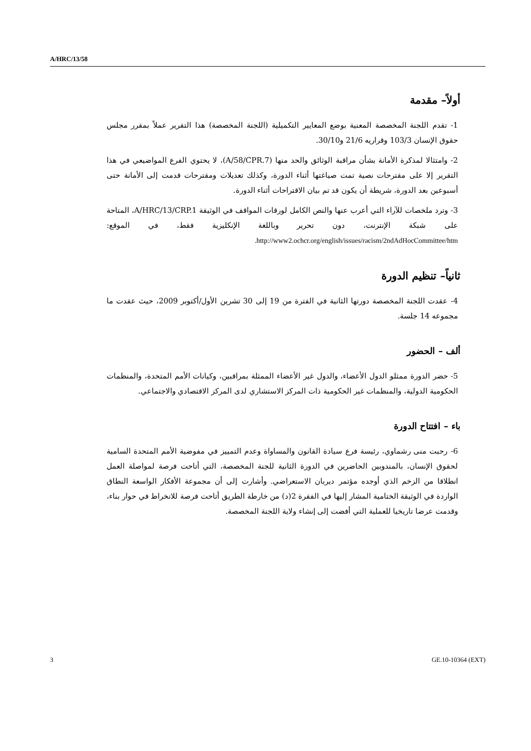A/HRC/13/58
أولاً– مقدمة
1- تقدم اللجنة المخصصة المعنية بوضع المعايير التكميلية (اللجنة المخصصة) هذا التقرير عملاً بمقرر مجلس حقوق الإنسان 103/3 وقراريه 21/6 و30/10.
2- وامتثالا لمذكرة الأمانة بشأن مراقبة الوثائق والحد منها (A/58/CPR.7)، لا يحتوي الفرع المواضيعي في هذا التقرير إلا على مقترحات نصية تمت صياغتها أثناء الدورة، وكذلك تعديلات ومقترحات قدمت إلى الأمانة حتى أسبوعين بعد الدورة، شريطة أن يكون قد تم بيان الاقتراحات أثناء الدورة.
3- وترد ملخصات للآراء التي أعرب عنها والنص الكامل لورقات المواقف في الوثيقة A/HRC/13/CRP.1، المتاحة على شبكة الإنترنت، دون تحرير وباللغة الإنكليزية فقط، في الموقع: http://www2.ochcr.org/english/issues/racism/2ndAdHocCommittee/htm.
ثانياً– تنظيم الدورة
4- عقدت اللجنة المخصصة دورتها الثانية في الفترة من 19 إلى 30 تشرين الأول/أكتوبر 2009، حيث عقدت ما مجموعه 14 جلسة.
ألف – الحضور
5- حضر الدورة ممثلو الدول الأعضاء، والدول غير الأعضاء الممثلة بمراقبين، وكيانات الأمم المتحدة، والمنظمات الحكومية الدولية، والمنظمات غير الحكومية ذات المركز الاستشاري لدى المركز الاقتصادي والاجتماعي.
باء – افتتاح الدورة
6- رحبت منى رشماوي، رئيسة فرع سيادة القانون والمساواة وعدم التمييز في مفوضية الأمم المتحدة السامية لحقوق الإنسان، بالمندوبين الحاضرين في الدورة الثانية للجنة المخصصة، التي أتاحت فرصة لمواصلة العمل انطلاقا من الزخم الذي أوجده مؤتمر ديربان الاستعراضي. وأشارت إلى أن مجموعة الأفكار الواسعة النطاق الواردة في الوثيقة الختامية المشار إليها في الفقرة 2(د) من خارطة الطريق أتاحت فرصة للانخراط في حوار بناء، وقدمت عرضا تاريخيا للعملية التي أفضت إلى إنشاء ولاية اللجنة المخصصة.
3 GE.10-10364 (EXT)